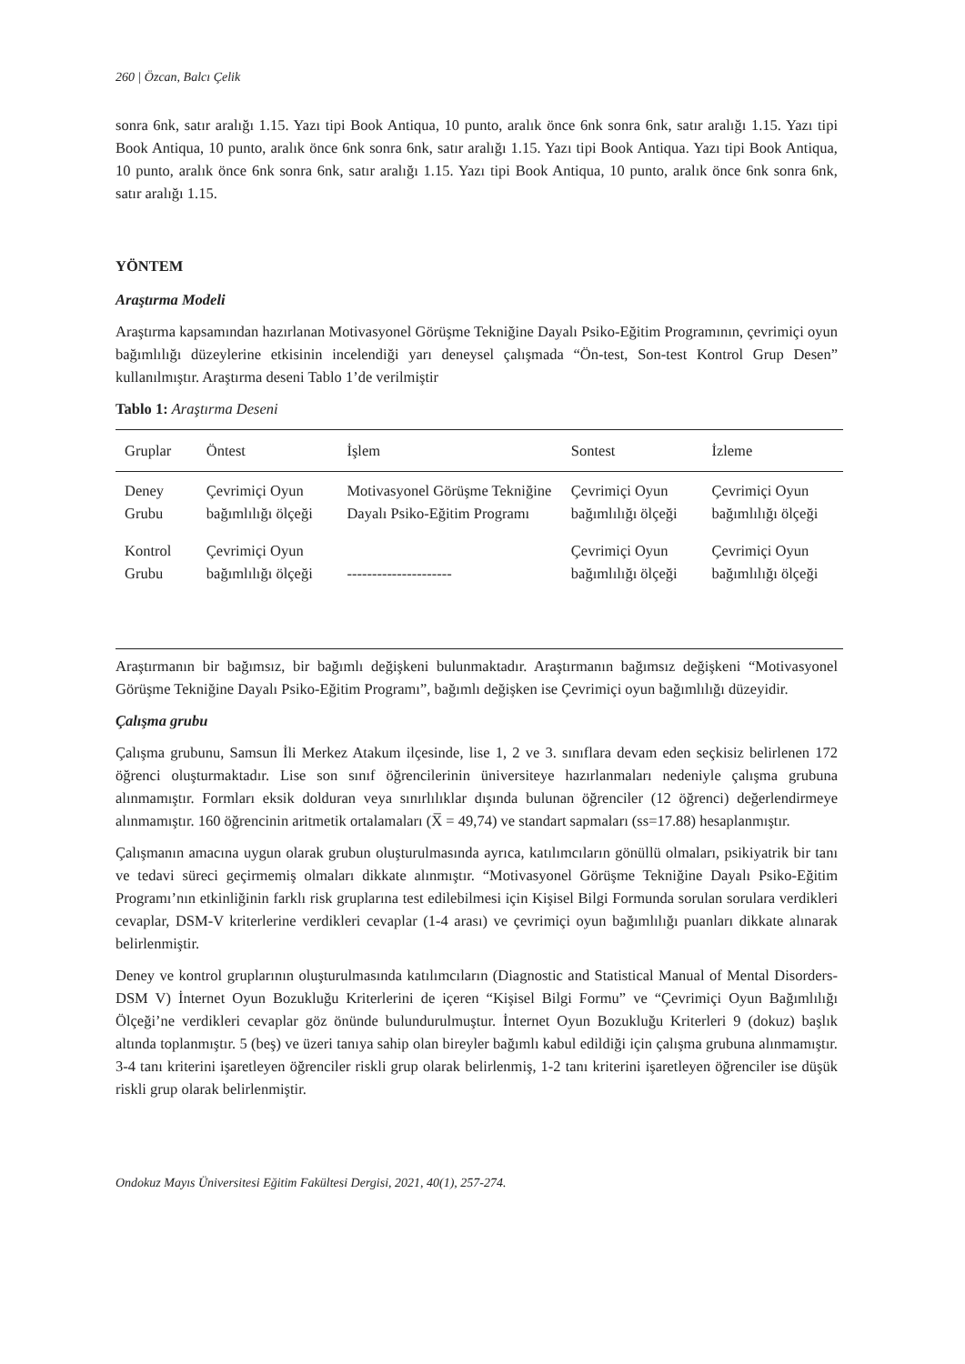260 | Özcan, Balcı Çelik
sonra 6nk, satır aralığı 1.15. Yazı tipi Book Antiqua, 10 punto, aralık önce 6nk sonra 6nk, satır aralığı 1.15. Yazı tipi Book Antiqua, 10 punto, aralık önce 6nk sonra 6nk, satır aralığı 1.15. Yazı tipi Book Antiqua. Yazı tipi Book Antiqua, 10 punto, aralık önce 6nk sonra 6nk, satır aralığı 1.15. Yazı tipi Book Antiqua, 10 punto, aralık önce 6nk sonra 6nk, satır aralığı 1.15.
YÖNTEM
Araştırma Modeli
Araştırma kapsamından hazırlanan Motivasyonel Görüşme Tekniğine Dayalı Psiko-Eğitim Programının, çevrimiçi oyun bağımlılığı düzeylerine etkisinin incelendiği yarı deneysel çalışmada “Ön-test, Son-test Kontrol Grup Desen” kullanılmıştır. Araştırma deseni Tablo 1’de verilmiştir
Tablo 1: Araştırma Deseni
| Gruplar | Öntest | İşlem | Sontest | İzleme |
| --- | --- | --- | --- | --- |
| Deney Grubu | Çevrimiçi Oyun bağımlılığı ölçeği | Motivasyonel Görüşme Tekniğine Dayalı Psiko-Eğitim Programı | Çevrimiçi Oyun bağımlılığı ölçeği | Çevrimiçi Oyun bağımlılığı ölçeği |
| Kontrol Grubu | Çevrimiçi Oyun bağımlılığı ölçeği | --------------------- | Çevrimiçi Oyun bağımlılığı ölçeği | Çevrimiçi Oyun bağımlılığı ölçeği |
Araştırmanın bir bağımsız, bir bağımlı değişkeni bulunmaktadır. Araştırmanın bağımsız değişkeni “Motivasyonel Görüşme Tekniğine Dayalı Psiko-Eğitim Programı”, bağımlı değişken ise Çevrimiçi oyun bağımlılığı düzeyidir.
Çalışma grubu
Çalışma grubunu, Samsun İli Merkez Atakum ilçesinde, lise 1, 2 ve 3. sınıflara devam eden seçkisiz belirlenen 172 öğrenci oluşturmaktadır. Lise son sınıf öğrencilerinin üniversiteye hazırlanmaları nedeniyle çalışma grubuna alınmamıştır. Formları eksik dolduran veya sınırlılıklar dışında bulunan öğrenciler (12 öğrenci) değerlendirmeye alınmamıştır. 160 öğrencinin aritmetik ortalamaları (X̅ = 49,74) ve standart sapmaları (ss=17.88) hesaplanmıştır.
Çalışmanın amacına uygun olarak grubun oluşturulmasında ayrıca, katılımcıların gönüllü olmaları, psikiyatrik bir tanı ve tedavi süreci geçirmemiş olmaları dikkate alınmıştır. “Motivasyonel Görüşme Tekniğine Dayalı Psiko-Eğitim Programı’nın etkinliğinin farklı risk gruplarına test edilebilmesi için Kişisel Bilgi Formunda sorulan sorulara verdikleri cevaplar, DSM-V kriterlerine verdikleri cevaplar (1-4 arası) ve çevrimiçi oyun bağımlılığı puanları dikkate alınarak belirlenmiştir.
Deney ve kontrol gruplarının oluşturulmasında katılımcıların (Diagnostic and Statistical Manual of Mental Disorders-DSM V) İnternet Oyun Bozukluğu Kriterlerini de içeren “Kişisel Bilgi Formu” ve “Çevrimiçi Oyun Bağımlılığı Ölçeği’ne verdikleri cevaplar göz önünde bulundurulmuştur. İnternet Oyun Bozukluğu Kriterleri 9 (dokuz) başlık altında toplanmıştır. 5 (beş) ve üzeri tanıya sahip olan bireyler bağımlı kabul edildiği için çalışma grubuna alınmamıştır. 3-4 tanı kriterini işaretleyen öğrenciler riskli grup olarak belirlenmiş, 1-2 tanı kriterini işaretleyen öğrenciler ise düşük riskli grup olarak belirlenmiştir.
Ondokuz Mayıs Üniversitesi Eğitim Fakültesi Dergisi, 2021, 40(1), 257-274.